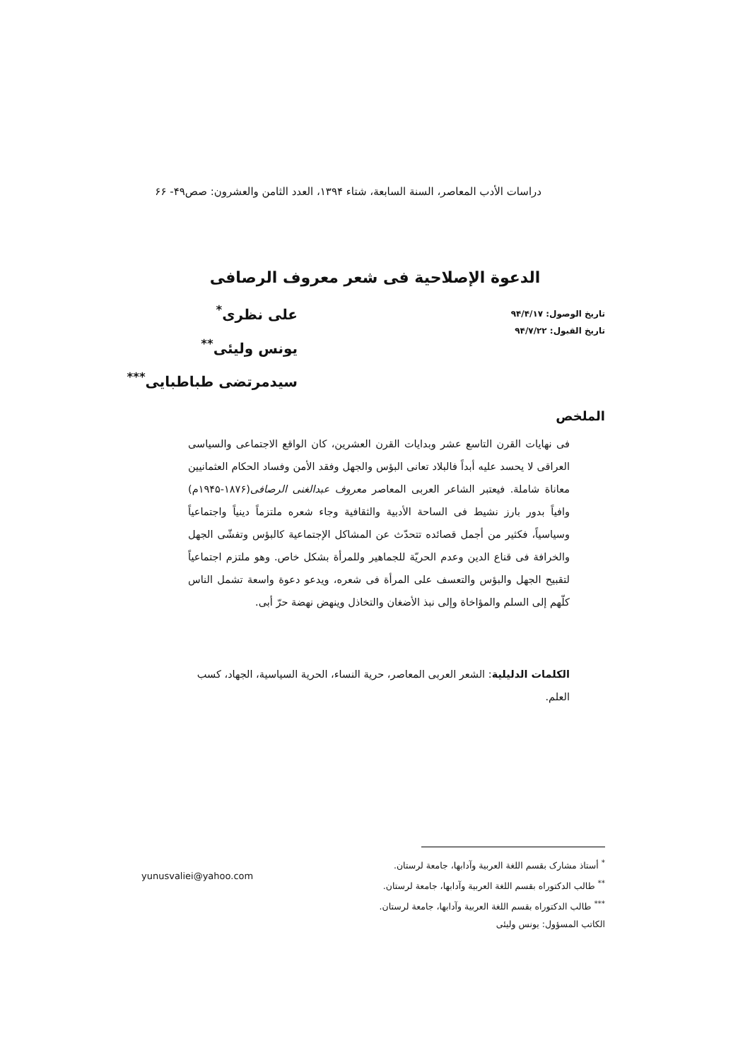دراسات الأدب المعاصر، السنة السابعة، شتاء ١٣٩۴، العدد الثامن والعشرون: صص۴۹- ۶۶
الدعوة الإصلاحية فی شعر معروف الرصافی
تاريخ الوصول: ٩۴/۴/١٧
تاريخ القبول: ٩۴/٧/٢٢
علی نظری<sup>*</sup>
یونس ولیئی<sup>**</sup>
سيدمرتضی طباطبایی<sup>***</sup>
الملخص
فی نهايات القرن التاسع عشر وبدايات القرن العشرين، كان الواقع الاجتماعی والسياسی العراقی لا يحسد عليه أبداً فالبلاد تعانی البؤس والجهل وفقد الأمن وفساد الحكام العثمانيين معاناة شاملة. فيعتبر الشاعر العربی المعاصر معروف عبدالغنی الرصافی(١٨٧۶-١٩۴۵م) وافياً بدور بارز نشيط فی الساحة الأدبية والثقافية وجاء شعره ملتزماً دينياً واجتماعياً وسياسياً، فكثير من أجمل قصائده تتحدّث عن المشاكل الإجتماعية كالبؤس وتفشّی الجهل والخرافة فی قناع الدين وعدم الحريّة للجماهير وللمرأة بشكل خاص. وهو ملتزم اجتماعياً لتقبيح الجهل والبؤس والتعسف علی المرأة فی شعره، ويدعو دعوة واسعة تشمل الناس كلّهم إلی السلم والمؤاخاة وإلی نبذ الأضغان والتخاذل وينهض نهضة حرّ أبی.
الكلمات الدليلية: الشعر العربی المعاصر، حرية النساء، الحرية السياسية، الجهاد، كسب العلم.
<sup>*</sup> أستاذ مشارک بقسم اللغة العربية وآدابها، جامعة لرستان.
<sup>**</sup> طالب الدكتوراه بقسم اللغة العربية وآدابها، جامعة لرستان.
<sup>***</sup> طالب الدكتوراه بقسم اللغة العربية وآدابها، جامعة لرستان.
الكاتب المسؤول: یونس ولیئی
yunusvaliei@yahoo.com